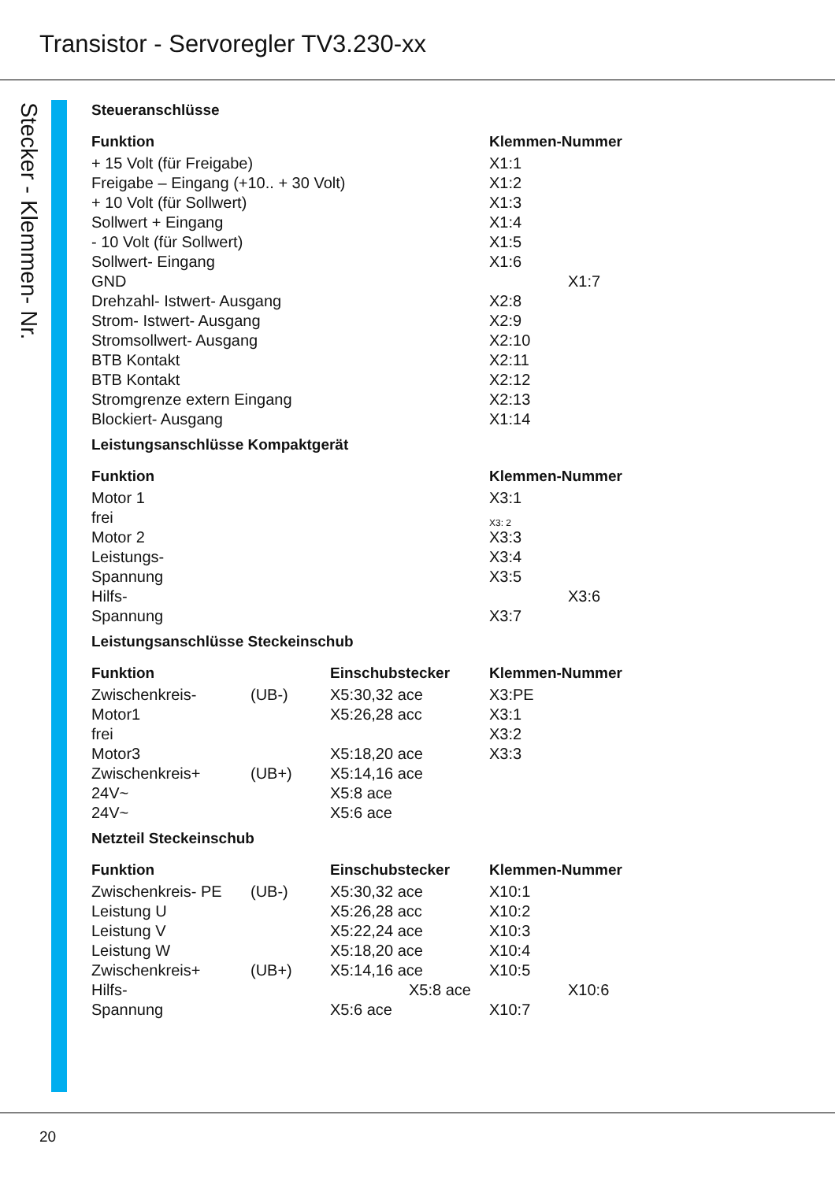Transistor - Servoregler TV3.230-xx
Stecker - Klemmen- Nr.
Steueranschlüsse
| Funktion | Klemmen-Nummer |
| --- | --- |
| + 15 Volt (für Freigabe) | X1:1 |
| Freigabe – Eingang (+10.. + 30 Volt) | X1:2 |
| + 10 Volt (für Sollwert) | X1:3 |
| Sollwert + Eingang | X1:4 |
| - 10 Volt (für Sollwert) | X1:5 |
| Sollwert- Eingang | X1:6 |
| GND | X1:7 |
| Drehzahl- Istwert- Ausgang | X2:8 |
| Strom- Istwert- Ausgang | X2:9 |
| Stromsollwert- Ausgang | X2:10 |
| BTB Kontakt | X2:11 |
| BTB Kontakt | X2:12 |
| Stromgrenze extern Eingang | X2:13 |
| Blockiert- Ausgang | X1:14 |
Leistungsanschlüsse Kompaktgerät
| Funktion | Klemmen-Nummer |
| --- | --- |
| Motor 1 | X3:1 |
| frei | X3: 2 |
| Motor 2 | X3:3 |
| Leistungs- | X3:4 |
| Spannung | X3:5 |
| Hilfs- | X3:6 |
| Spannung | X3:7 |
Leistungsanschlüsse Steckeinschub
| Funktion | | Einschubstecker | Klemmen-Nummer |
| --- | --- | --- | --- |
| Zwischenkreis- | (UB-) | X5:30,32 ace | X3:PE |
| Motor1 | | X5:26,28 acc | X3:1 |
| frei | | | X3:2 |
| Motor3 | | X5:18,20 ace | X3:3 |
| Zwischenkreis+ | (UB+) | X5:14,16 ace | |
| 24V~ | | X5:8 ace | |
| 24V~ | | X5:6 ace | |
Netzteil Steckeinschub
| Funktion | | Einschubstecker | Klemmen-Nummer |
| --- | --- | --- | --- |
| Zwischenkreis- PE | (UB-) | X5:30,32 ace | X10:1 |
| Leistung U | | X5:26,28 acc | X10:2 |
| Leistung V | | X5:22,24 ace | X10:3 |
| Leistung W | | X5:18,20 ace | X10:4 |
| Zwischenkreis+ | (UB+) | X5:14,16 ace | X10:5 |
| Hilfs- | | X5:8 ace | X10:6 |
| Spannung | | X5:6 ace | X10:7 |
20